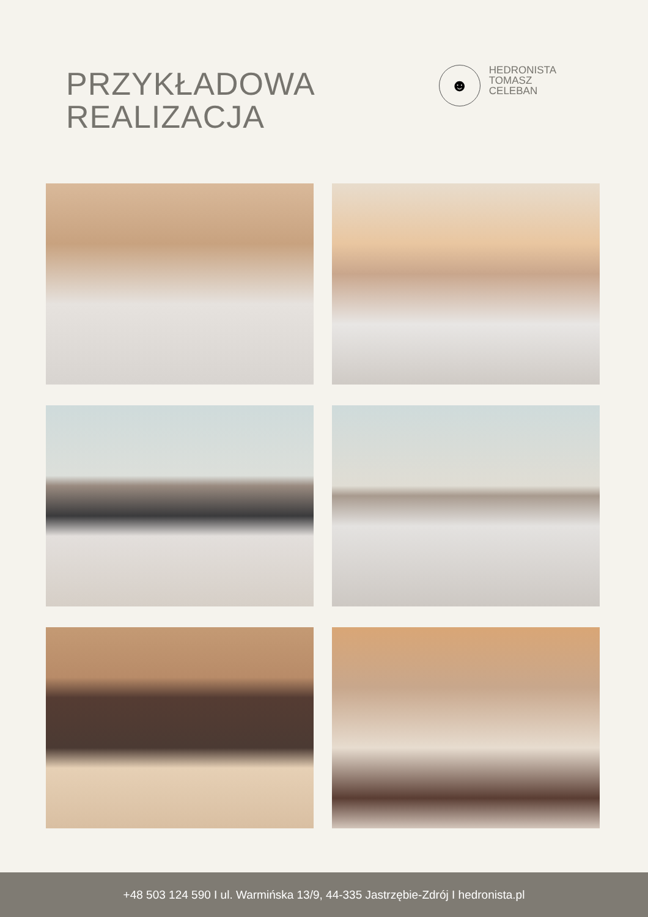PRZYKŁADOWA
REALIZACJA
☻
HEDRONISTA
TOMASZ
CELEBAN
+48 503 124 590 I ul. Warmińska 13/9, 44-335 Jastrzębie-Zdrój I hedronista.pl